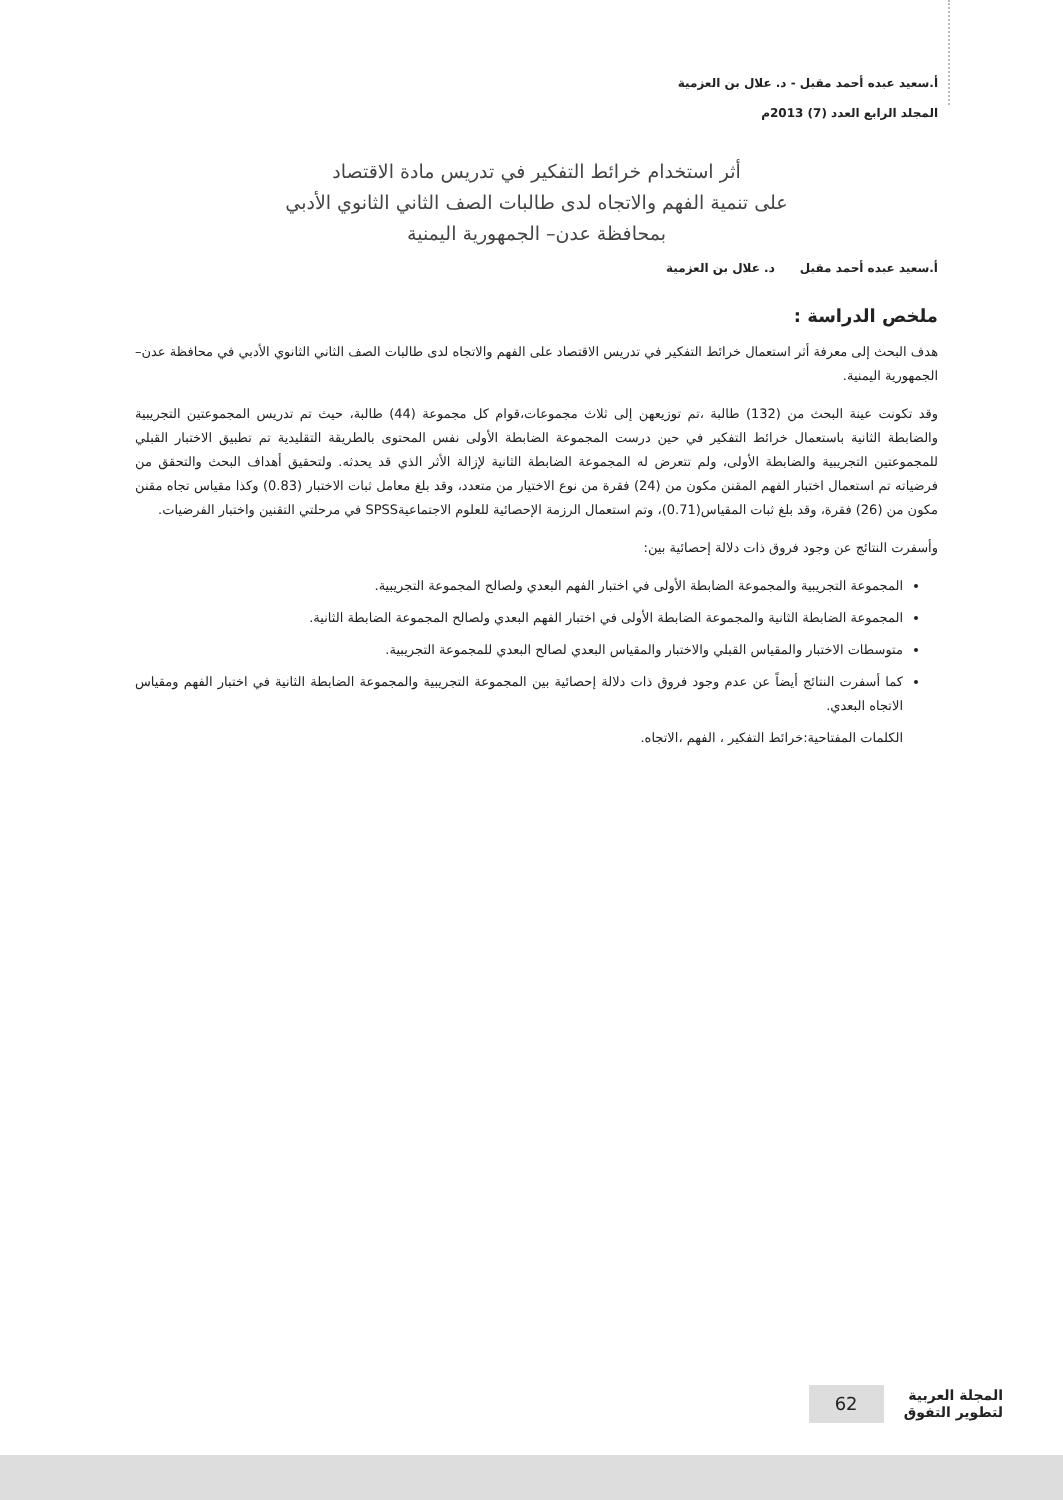أ.سعيد عبده أحمد مقبل - د. علال بن العزمية
المجلد الرابع العدد (7) 2013م
أثر استخدام خرائط التفكير في تدريس مادة الاقتصاد
على تنمية الفهم والاتجاه لدى طالبات الصف الثاني الثانوي الأدبي
بمحافظة عدن– الجمهورية اليمنية
أ.سعيد عبده أحمد مقبل د. علال بن العزمية
ملخص الدراسة :
هدف البحث إلى معرفة أثر استعمال خرائط التفكير في تدريس الاقتصاد على الفهم والاتجاه لدى طالبات الصف الثاني الثانوي الأدبي في محافظة عدن–الجمهورية اليمنية.
وقد تكونت عينة البحث من (132) طالبة ،تم توزيعهن إلى ثلاث مجموعات،قوام كل مجموعة (44) طالبة، حيث تم تدريس المجموعتين التجريبية والضابطة الثانية باستعمال خرائط التفكير في حين درست المجموعة الضابطة الأولى نفس المحتوى بالطريقة التقليدية تم تطبيق الاختبار القبلي للمجموعتين التجريبية والضابطة الأولى، ولم تتعرض له المجموعة الضابطة الثانية لإزالة الأثر الذي قد يحدثه. ولتحقيق أهداف البحث والتحقق من فرضياته تم استعمال اختبار الفهم المقنن مكون من (24) فقرة من نوع الاختيار من متعدد، وقد بلغ معامل ثبات الاختبار (0.83) وكذا مقياس تجاه مقنن مكون من (26) فقرة، وقد بلغ ثبات المقياس(0.71)، وتم استعمال الرزمة الإحصائية للعلوم الاجتماعيةSPSS في مرحلتي التقنين واختبار الفرضيات.
وأسفرت النتائج عن وجود فروق ذات دلالة إحصائية بين:
المجموعة التجريبية والمجموعة الضابطة الأولى في اختبار الفهم البعدي ولصالح المجموعة التجريبية.
المجموعة الضابطة الثانية والمجموعة الضابطة الأولى في اختبار الفهم البعدي ولصالح المجموعة الضابطة الثانية.
متوسطات الاختبار والمقياس القبلي والاختبار والمقياس البعدي لصالح البعدي للمجموعة التجريبية.
كما أسفرت النتائج أيضاً عن عدم وجود فروق ذات دلالة إحصائية بين المجموعة التجريبية والمجموعة الضابطة الثانية في اختبار الفهم ومقياس الاتجاه البعدي.
الكلمات المفتاحية:خرائط التفكير ، الفهم ،الاتجاه.
المجلة العربية
لتطوير التفوق
62